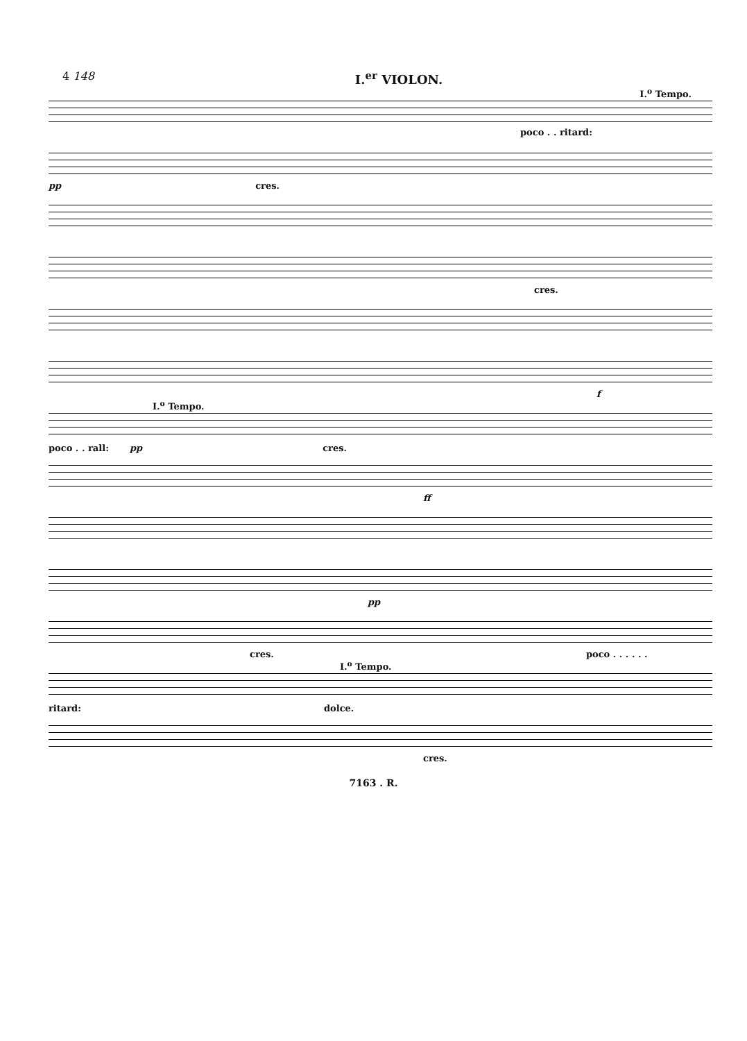4 148 I.<sup>er</sup> VIOLON.
I.<sup>o</sup> Tempo.
poco . . ritard:
pp cres.
cres.
f
I.<sup>o</sup> Tempo.
poco . . rall: pp cres.
ff
pp
cres. poco . . . . . .
I.<sup>o</sup> Tempo.
ritard: dolce.
cres.
7163 . R.